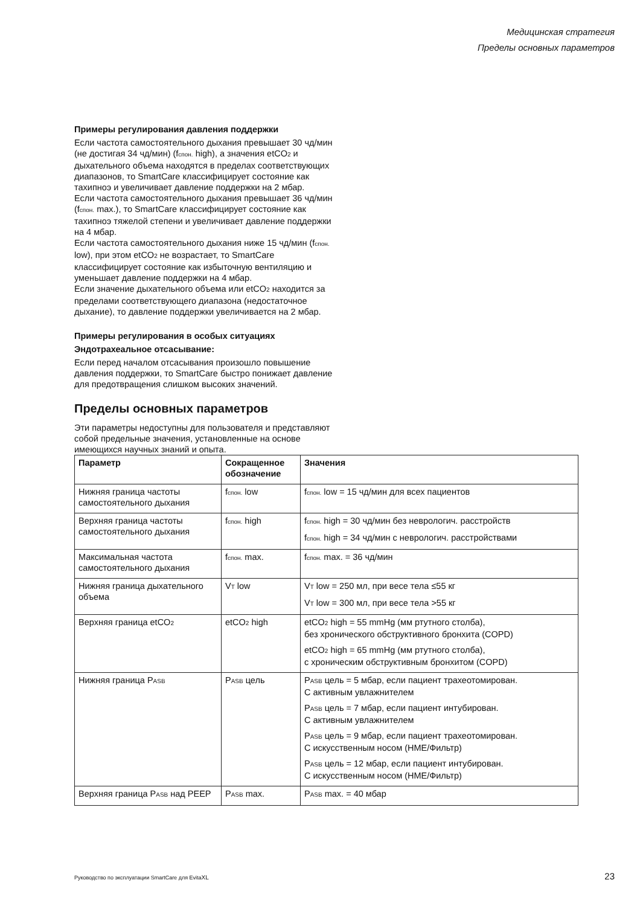Медицинская стратегия
Пределы основных параметров
Примеры регулирования давления поддержки
Если частота самостоятельного дыхания превышает 30 чд/мин (не достигая 34 чд/мин) (fспон. high), а значения etCO2 и дыхательного объема находятся в пределах соответствующих диапазонов, то SmartCare классифицирует состояние как тахипноэ и увеличивает давление поддержки на 2 мбар.
Если частота самостоятельного дыхания превышает 36 чд/мин (fспон. max.), то SmartCare классифицирует состояние как тахипноэ тяжелой степени и увеличивает давление поддержки на 4 мбар.
Если частота самостоятельного дыхания ниже 15 чд/мин (fспон. low), при этом etCO2 не возрастает, то SmartCare классифицирует состояние как избыточную вентиляцию и уменьшает давление поддержки на 4 мбар.
Если значение дыхательного объема или etCO2 находится за пределами соответствующего диапазона (недостаточное дыхание), то давление поддержки увеличивается на 2 мбар.
Примеры регулирования в особых ситуациях
Эндотрахеальное отсасывание:
Если перед началом отсасывания произошло повышение давления поддержки, то SmartCare быстро понижает давление для предотвращения слишком высоких значений.
Пределы основных параметров
Эти параметры недоступны для пользователя и представляют собой предельные значения, установленные на основе имеющихся научных знаний и опыта.
| Параметр | Сокращенное обозначение | Значения |
| --- | --- | --- |
| Нижняя граница частоты самостоятельного дыхания | f спон. low | f спон. low = 15 чд/мин для всех пациентов |
| Верхняя граница частоты самостоятельного дыхания | f спон. high | f спон. high = 30 чд/мин без неврологич. расстройств f спон. high = 34 чд/мин с неврологич. расстройствами |
| Максимальная частота самостоятельного дыхания | f спон. max. | f спон. max. = 36 чд/мин |
| Нижняя граница дыхательного объема | V T low | V T low = 250 мл, при весе тела ≤55 кг V T low = 300 мл, при весе тела >55 кг |
| Верхняя граница etCO 2 | etCO 2 high | etCO 2 high = 55 mmHg (мм ртутного столба), без хронического обструктивного бронхита (COPD) etCO 2 high = 65 mmHg (мм ртутного столба), с хроническим обструктивным бронхитом (COPD) |
| Нижняя граница P ASB | P ASB цель | P ASB цель = 5 мбар, если пациент трахеотомирован. С активным увлажнителем P ASB цель = 7 мбар, если пациент интубирован. С активным увлажнителем P ASB цель = 9 мбар, если пациент трахеотомирован. С искусственным носом (HME/Фильтр) P ASB цель = 12 мбар, если пациент интубирован. С искусственным носом (HME/Фильтр) |
| Верхняя граница P ASB над PEEP | P ASB max. | P ASB max. = 40 мбар |
Руководство по эксплуатации SmartCare для EvitaXL 23